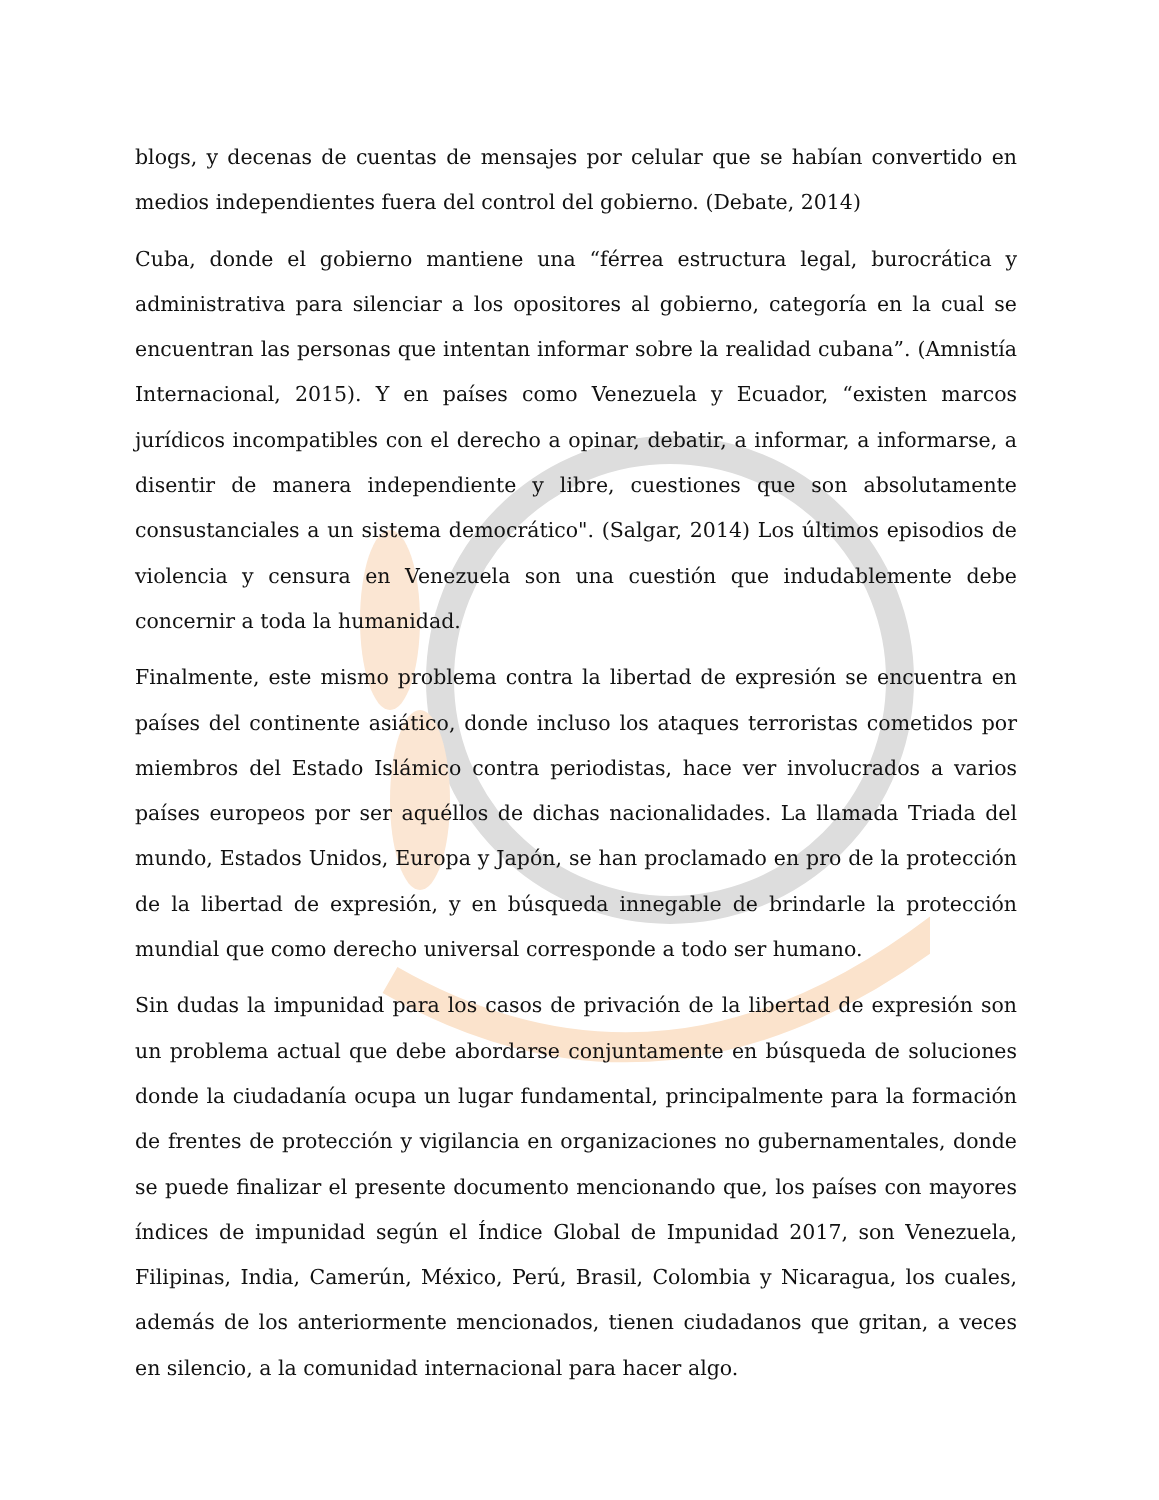blogs, y decenas de cuentas de mensajes por celular que se habían convertido en medios independientes fuera del control del gobierno. (Debate, 2014)
Cuba, donde el gobierno mantiene una “férrea estructura legal, burocrática y administrativa para silenciar a los opositores al gobierno, categoría en la cual se encuentran las personas que intentan informar sobre la realidad cubana”. (Amnistía Internacional, 2015). Y en países como Venezuela y Ecuador, “existen marcos jurídicos incompatibles con el derecho a opinar, debatir, a informar, a informarse, a disentir de manera independiente y libre, cuestiones que son absolutamente consustanciales a un sistema democrático". (Salgar, 2014) Los últimos episodios de violencia y censura en Venezuela son una cuestión que indudablemente debe concernir a toda la humanidad.
Finalmente, este mismo problema contra la libertad de expresión se encuentra en países del continente asiático, donde incluso los ataques terroristas cometidos por miembros del Estado Islámico contra periodistas, hace ver involucrados a varios países europeos por ser aquéllos de dichas nacionalidades. La llamada Triada del mundo, Estados Unidos, Europa y Japón, se han proclamado en pro de la protección de la libertad de expresión, y en búsqueda innegable de brindarle la protección mundial que como derecho universal corresponde a todo ser humano.
Sin dudas la impunidad para los casos de privación de la libertad de expresión son un problema actual que debe abordarse conjuntamente en búsqueda de soluciones donde la ciudadanía ocupa un lugar fundamental, principalmente para la formación de frentes de protección y vigilancia en organizaciones no gubernamentales, donde se puede finalizar el presente documento mencionando que, los países con mayores índices de impunidad según el Índice Global de Impunidad 2017, son Venezuela, Filipinas, India, Camerún, México, Perú, Brasil, Colombia y Nicaragua, los cuales, además de los anteriormente mencionados, tienen ciudadanos que gritan, a veces en silencio, a la comunidad internacional para hacer algo.